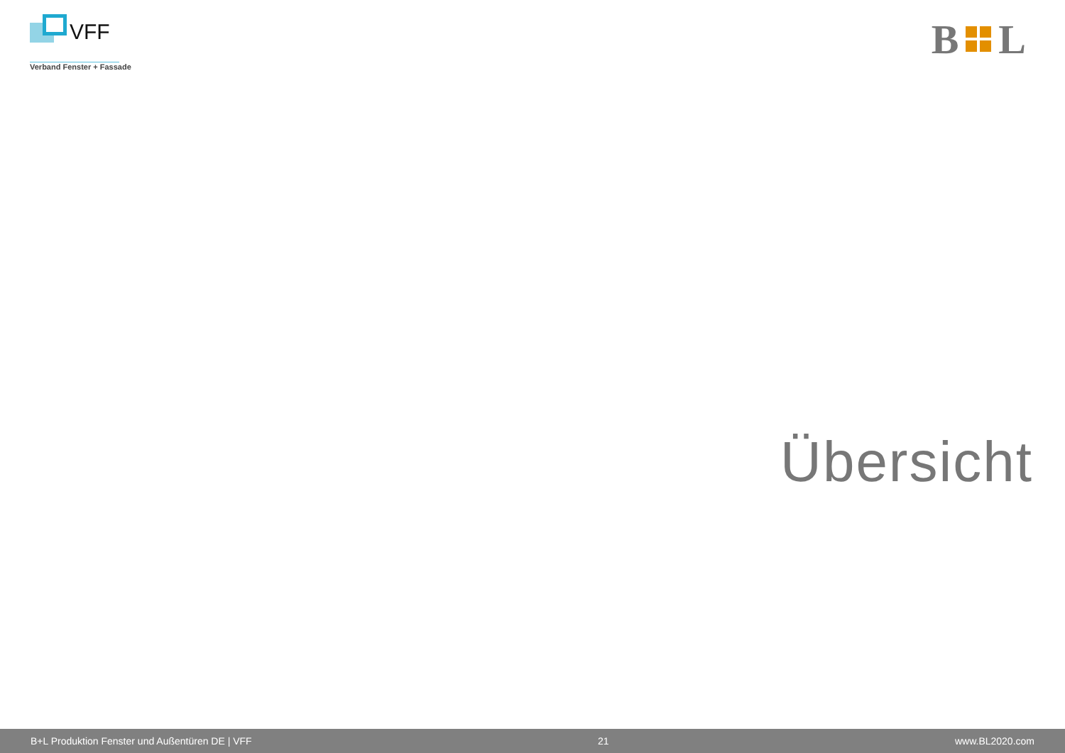VFF
Verband Fenster + Fassade
B
L
Übersicht
B+L Produktion Fenster und Außentüren DE | VFF 21 www.BL2020.com